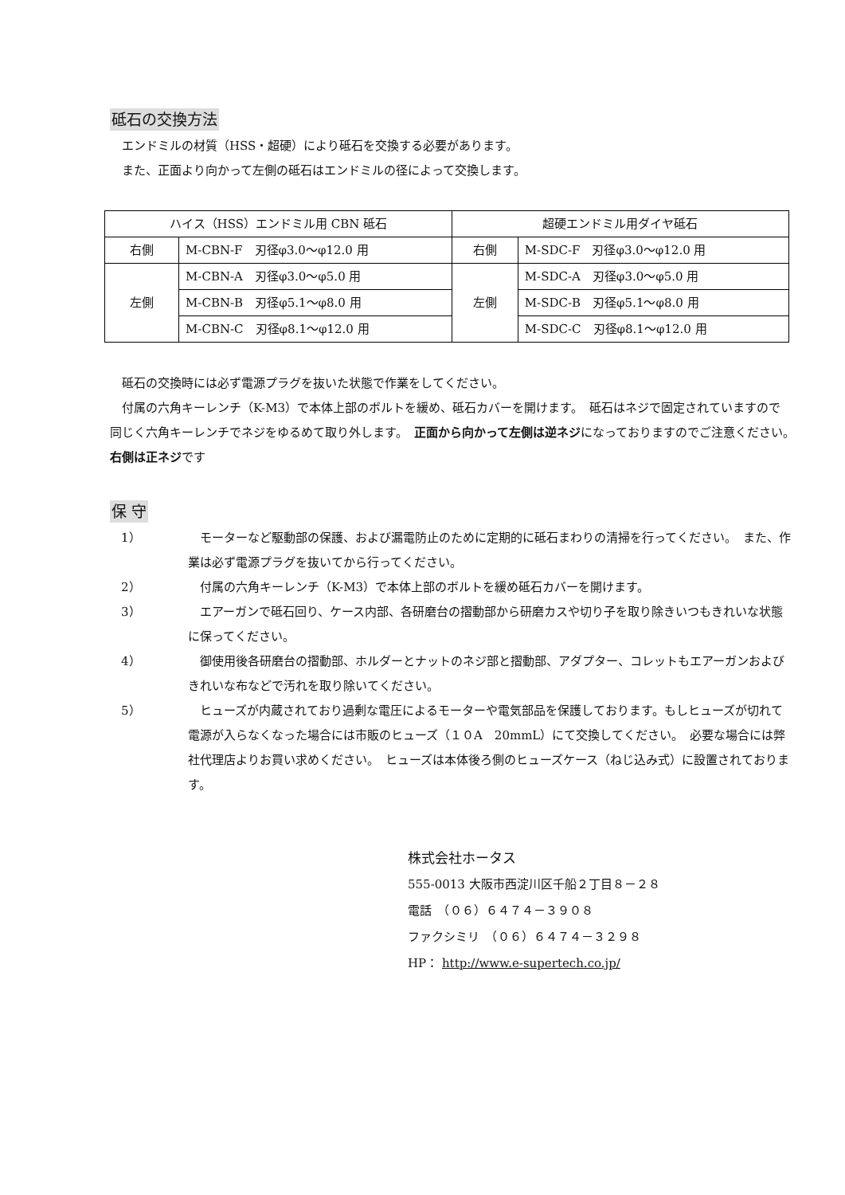砥石の交換方法
 エンドミルの材質（HSS・超硬）により砥石を交換する必要があります。
 また、正面より向かって左側の砥石はエンドミルの径によって交換します。
| ハイス（HSS）エンドミル用 CBN 砥石 | | 超硬エンドミル用ダイヤ砥石 | |
| 右側 | M-CBN-F 刃径φ3.0〜φ12.0 用 | 右側 | M-SDC-F 刃径φ3.0〜φ12.0 用 |
| 左側 | M-CBN-A 刃径φ3.0〜φ5.0 用 | 左側 | M-SDC-A 刃径φ3.0〜φ5.0 用 |
| | M-CBN-B 刃径φ5.1〜φ8.0 用 | | M-SDC-B 刃径φ5.1〜φ8.0 用 |
| | M-CBN-C 刃径φ8.1〜φ12.0 用 | | M-SDC-C 刃径φ8.1〜φ12.0 用 |
 砥石の交換時には必ず電源プラグを抜いた状態で作業をしてください。
 付属の六角キーレンチ（K-M3）で本体上部のボルトを緩め、砥石カバーを開けます。　砥石はネジで固定されていますので同じく六角キーレンチでネジをゆるめて取り外します。　正面から向かって左側は逆ネジになっておりますのでご注意ください。　右側は正ネジです
保 守
1） モーターなど駆動部の保護、および漏電防止のために定期的に砥石まわりの清掃を行ってください。　また、作業は必ず電源プラグを抜いてから行ってください。
2） 付属の六角キーレンチ（K-M3）で本体上部のボルトを緩め砥石カバーを開けます。
3） エアーガンで砥石回り、ケース内部、各研磨台の摺動部から研磨カスや切り子を取り除きいつもきれいな状態に保ってください。
4） 御使用後各研磨台の摺動部、ホルダーとナットのネジ部と摺動部、アダプター、コレットもエアーガンおよびきれいな布などで汚れを取り除いてください。
5） ヒューズが内蔵されており過剰な電圧によるモーターや電気部品を保護しております。もしヒューズが切れて電源が入らなくなった場合には市販のヒューズ（１０A　20mmL）にて交換してください。　必要な場合には弊社代理店よりお買い求めください。　ヒューズは本体後ろ側のヒューズケース（ねじ込み式）に設置されております。
株式会社ホータス
555-0013 大阪市西淀川区千船２丁目８－２８
電話　（０６）６４７４－３９０８
ファクシミリ　（０６）６４７４－３２９８
HP： http://www.e-supertech.co.jp/